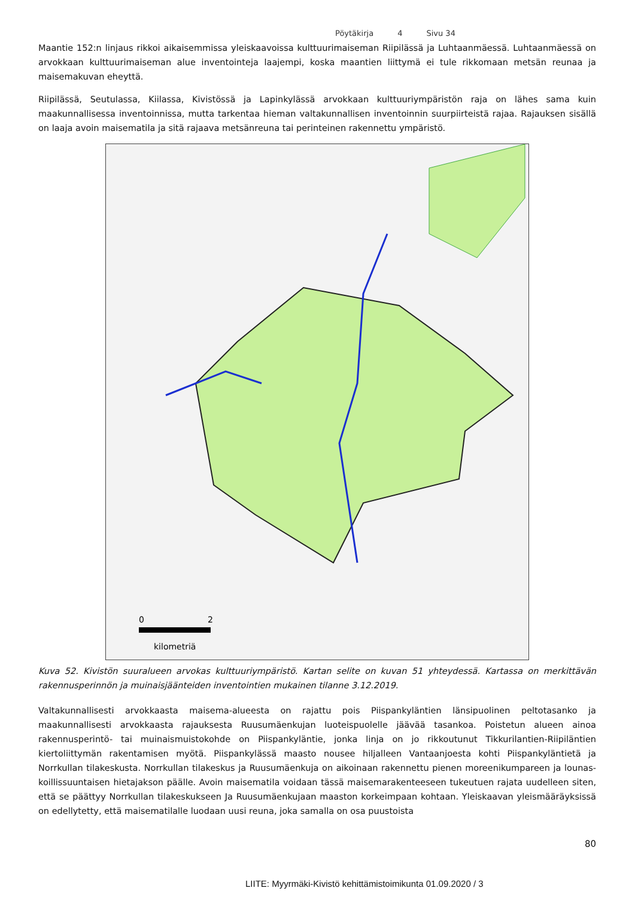Pöytäkirja 4 Sivu 34
Maantie 152:n linjaus rikkoi aikaisemmissa yleiskaavoissa kulttuurimaiseman Riipilässä ja Luhtaanmäessä. Luhtaanmäessä on arvokkaan kulttuurimaiseman alue inventointeja laajempi, koska maantien liittymä ei tule rikkomaan metsän reunaa ja maisemakuvan eheyttä.
Riipilässä, Seutulassa, Kiilassa, Kivistössä ja Lapinkylässä arvokkaan kulttuuriympäristön raja on lähes sama kuin maakunnallisessa inventoinnissa, mutta tarkentaa hieman valtakunnallisen inventoinnin suurpiirteistä rajaa. Rajauksen sisällä on laaja avoin maisematila ja sitä rajaava metsänreuna tai perinteinen rakennettu ympäristö.
0
2
kilometriä
Kuva 52. Kivistön suuralueen arvokas kulttuuriympäristö. Kartan selite on kuvan 51 yhteydessä. Kartassa on merkittävän rakennusperinnön ja muinaisjäänteiden inventointien mukainen tilanne 3.12.2019.
Valtakunnallisesti arvokkaasta maisema-alueesta on rajattu pois Piispankyläntien länsipuolinen peltotasanko ja maakunnallisesti arvokkaasta rajauksesta Ruusumäenkujan luoteispuolelle jäävää tasankoa. Poistetun alueen ainoa rakennusperintö- tai muinaismuistokohde on Piispankyläntie, jonka linja on jo rikkoutunut Tikkurilantien-Riipiläntien kiertoliittymän rakentamisen myötä. Piispankylässä maasto nousee hiljalleen Vantaanjoesta kohti Piispankyläntietä ja Norrkullan tilakeskusta. Norrkullan tilakeskus ja Ruusumäenkuja on aikoinaan rakennettu pienen moreenikumpareen ja lounas-koillissuuntaisen hietajakson päälle. Avoin maisematila voidaan tässä maisemarakenteeseen tukeutuen rajata uudelleen siten, että se päättyy Norrkullan tilakeskukseen Ja Ruusumäenkujaan maaston korkeimpaan kohtaan. Yleiskaavan yleismääräyksissä on edellytetty, että maisematilalle luodaan uusi reuna, joka samalla on osa puustoista
80
LIITE: Myyrmäki-Kivistö kehittämistoimikunta 01.09.2020 / 3